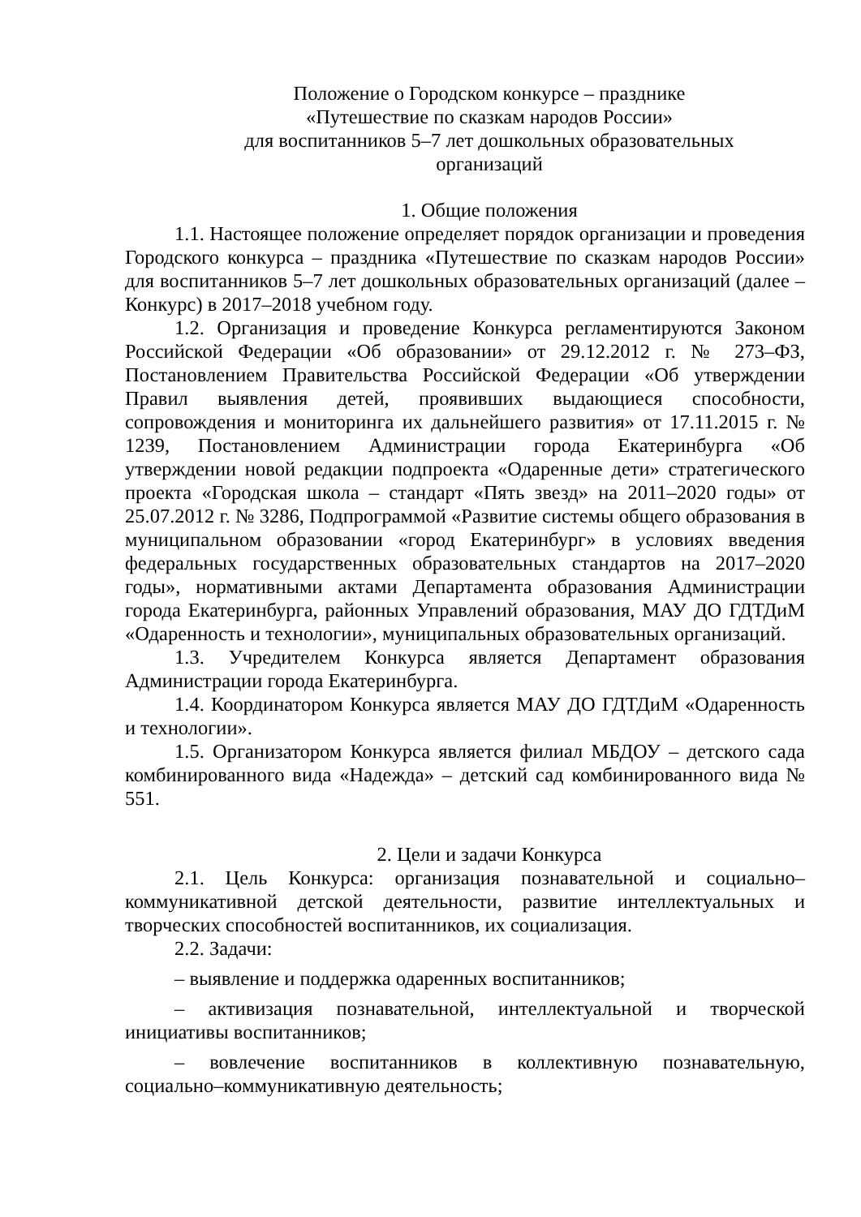Положение о Городском конкурсе – празднике
«Путешествие по сказкам народов России»
для воспитанников 5–7 лет дошкольных образовательных
организаций
1. Общие положения
1.1. Настоящее положение определяет порядок организации и проведения Городского конкурса – праздника «Путешествие по сказкам народов России» для воспитанников 5–7 лет дошкольных образовательных организаций (далее – Конкурс) в 2017–2018 учебном году.
1.2. Организация и проведение Конкурса регламентируются Законом Российской Федерации «Об образовании» от 29.12.2012 г. № 273–ФЗ, Постановлением Правительства Российской Федерации «Об утверждении Правил выявления детей, проявивших выдающиеся способности, сопровождения и мониторинга их дальнейшего развития» от 17.11.2015 г. № 1239, Постановлением Администрации города Екатеринбурга «Об утверждении новой редакции подпроекта «Одаренные дети» стратегического проекта «Городская школа – стандарт «Пять звезд» на 2011–2020 годы» от 25.07.2012 г. № 3286, Подпрограммой «Развитие системы общего образования в муниципальном образовании «город Екатеринбург» в условиях введения федеральных государственных образовательных стандартов на 2017–2020 годы», нормативными актами Департамента образования Администрации города Екатеринбурга, районных Управлений образования, МАУ ДО ГДТДиМ «Одаренность и технологии», муниципальных образовательных организаций.
1.3. Учредителем Конкурса является Департамент образования Администрации города Екатеринбурга.
1.4. Координатором Конкурса является МАУ ДО ГДТДиМ «Одаренность и технологии».
1.5. Организатором Конкурса является филиал МБДОУ – детского сада комбинированного вида «Надежда» – детский сад комбинированного вида № 551.
2. Цели и задачи Конкурса
2.1. Цель Конкурса: организация познавательной и социально–коммуникативной детской деятельности, развитие интеллектуальных и творческих способностей воспитанников, их социализация.
2.2. Задачи:
– выявление и поддержка одаренных воспитанников;
– активизация познавательной, интеллектуальной и творческой инициативы воспитанников;
– вовлечение воспитанников в коллективную познавательную, социально–коммуникативную деятельность;